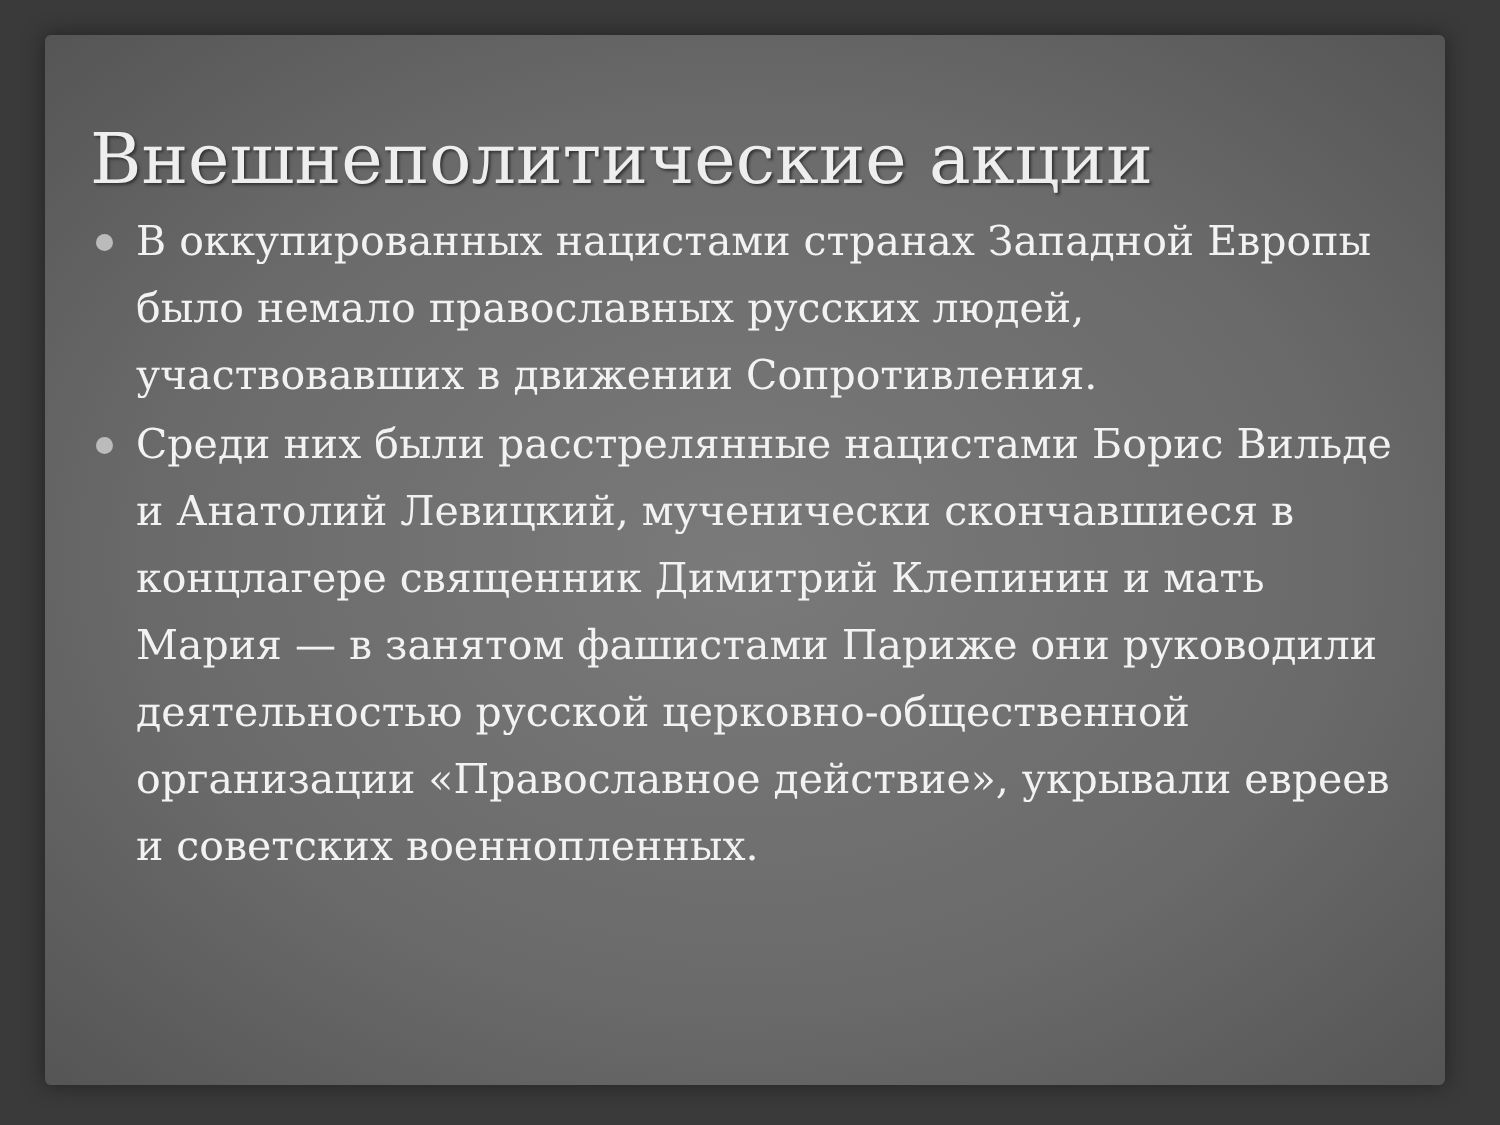Внешнеполитические акции
В оккупированных нацистами странах Западной Европы было немало православных русских людей, участвовавших в движении Сопротивления.
Среди них были расстрелянные нацистами Борис Вильде и Анатолий Левицкий, мученически скончавшиеся в концлагере священник Димитрий Клепинин и мать Мария — в занятом фашистами Париже они руководили деятельностью русской церковно-общественной организации «Православное действие», укрывали евреев и советских военнопленных.